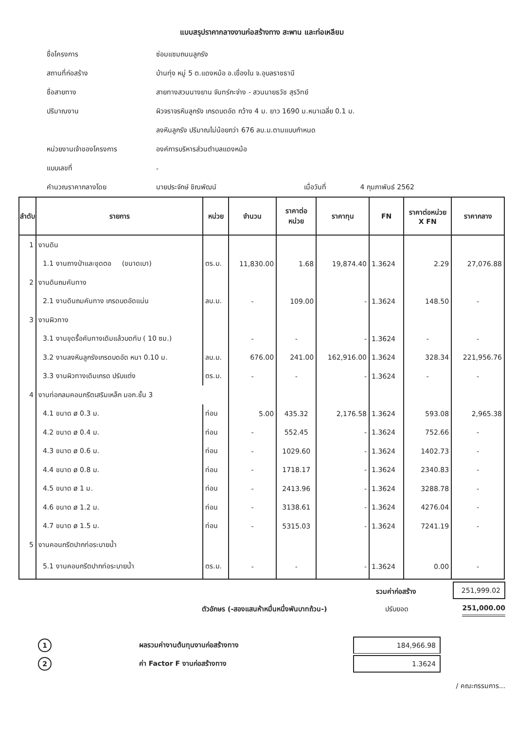แบบสรุปราคากลางงานก่อสร้างทาง สะพาน และท่อเหลียม
ชื่อโครงการ ซ่อมแซมถนนลูกรัง
สถานที่ก่อสร้าง บ้านทุ่ง หมู่ 5 ต.แดงหม้อ อ.เขื่องใน จ.อุบลราชธานี
ชื่อสายทาง สายทางสวนนางยาน จันทร์กะจ่าง - สวนนายธวัช สุรวิทย์
ปริมาณงาน ผิวจราจรหินลูกรัง เกรดบดอัด กว้าง 4 ม. ยาว 1690 ม.หนาเฉลี่ย 0.1 ม.
ลงหินลูกรัง ปริมาณไม่น้อยกว่า 676 ลบ.ม.ตามแบบกำหนด
หน่วยงานเจ้าของโครงการ องค์การบริหารส่วนตำบลแดงหม้อ
แบบเลขที่ -
คำนวณราคากลางโดย นายประจักษ์ ชิณพัฒน์ เมื่อวันที่ 4 กุมภาพันธ์ 2562
| ลำดับ | รายการ | หน่วย | จำนวน | ราคาต่อ หน่วย | ราคาทุน | FN | ราคาต่อหน่วย X FN | ราคากลาง |
| --- | --- | --- | --- | --- | --- | --- | --- | --- |
| 1 | งานดิน | | | | | | | |
| | 1.1 งานถางป่าและขุดตอ (ขนาดเบา) | ตร.ม. | 11,830.00 | 1.68 | 19,874.40 | 1.3624 | 2.29 | 27,076.88 |
| 2 | งานดินถมคันทาง | | | | | | | |
| | 2.1 งานดินถมคันทาง เกรดบดอัดแน่น | ลบ.ม. | - | 109.00 | - | 1.3624 | 148.50 | - |
| 3 | งานผิวทาง | | | | | | | |
| | 3.1 งานขุดรื้อคันทางเดิมแล้วบดทับ ( 10 ซม.) | | - | - | - | 1.3624 | - | - |
| | 3.2 งานลงหินลูกรังเกรดบดอัด หนา 0.10 ม. | ลบ.ม. | 676.00 | 241.00 | 162,916.00 | 1.3624 | 328.34 | 221,956.76 |
| | 3.3 งานผิวทางเดิมเกรด ปรับแต่ง | ตร.ม. | - | - | - | 1.3624 | - | - |
| 4 | งานท่อกลมคอนกรีตเสริมเหล็ก มอก.ชั้น 3 | | | | | | | |
| | 4.1 ขนาด ø 0.3 ม. | ท่อน | 5.00 | 435.32 | 2,176.58 | 1.3624 | 593.08 | 2,965.38 |
| | 4.2 ขนาด ø 0.4 ม. | ท่อน | - | 552.45 | - | 1.3624 | 752.66 | - |
| | 4.3 ขนาด ø 0.6 ม. | ท่อน | - | 1029.60 | - | 1.3624 | 1402.73 | - |
| | 4.4 ขนาด ø 0.8 ม. | ท่อน | - | 1718.17 | - | 1.3624 | 2340.83 | - |
| | 4.5 ขนาด ø 1 ม. | ท่อน | - | 2413.96 | - | 1.3624 | 3288.78 | - |
| | 4.6 ขนาด ø 1.2 ม. | ท่อน | - | 3138.61 | - | 1.3624 | 4276.04 | - |
| | 4.7 ขนาด ø 1.5 ม. | ท่อน | - | 5315.03 | - | 1.3624 | 7241.19 | - |
| 5 | งานคอนกรีตปากท่อระบายน้ำ | | | | | | | |
| | 5.1 งานคอนกรีตปากท่อระบายน้ำ | ตร.ม. | - | - | - | 1.3624 | 0.00 | - |
รวมค่าก่อสร้าง 251,999.02
ตัวอักษร (-สองแสนห้าหมื่นหนึ่งพันบาทถ้วน-) ปรับยอด 251,000.00
1 ผลรวมค่างานต้นทุนงานก่อสร้างทาง 184,966.98
2 ค่า Factor F งานก่อสร้างทาง 1.3624
/ คณะกรรมการ...